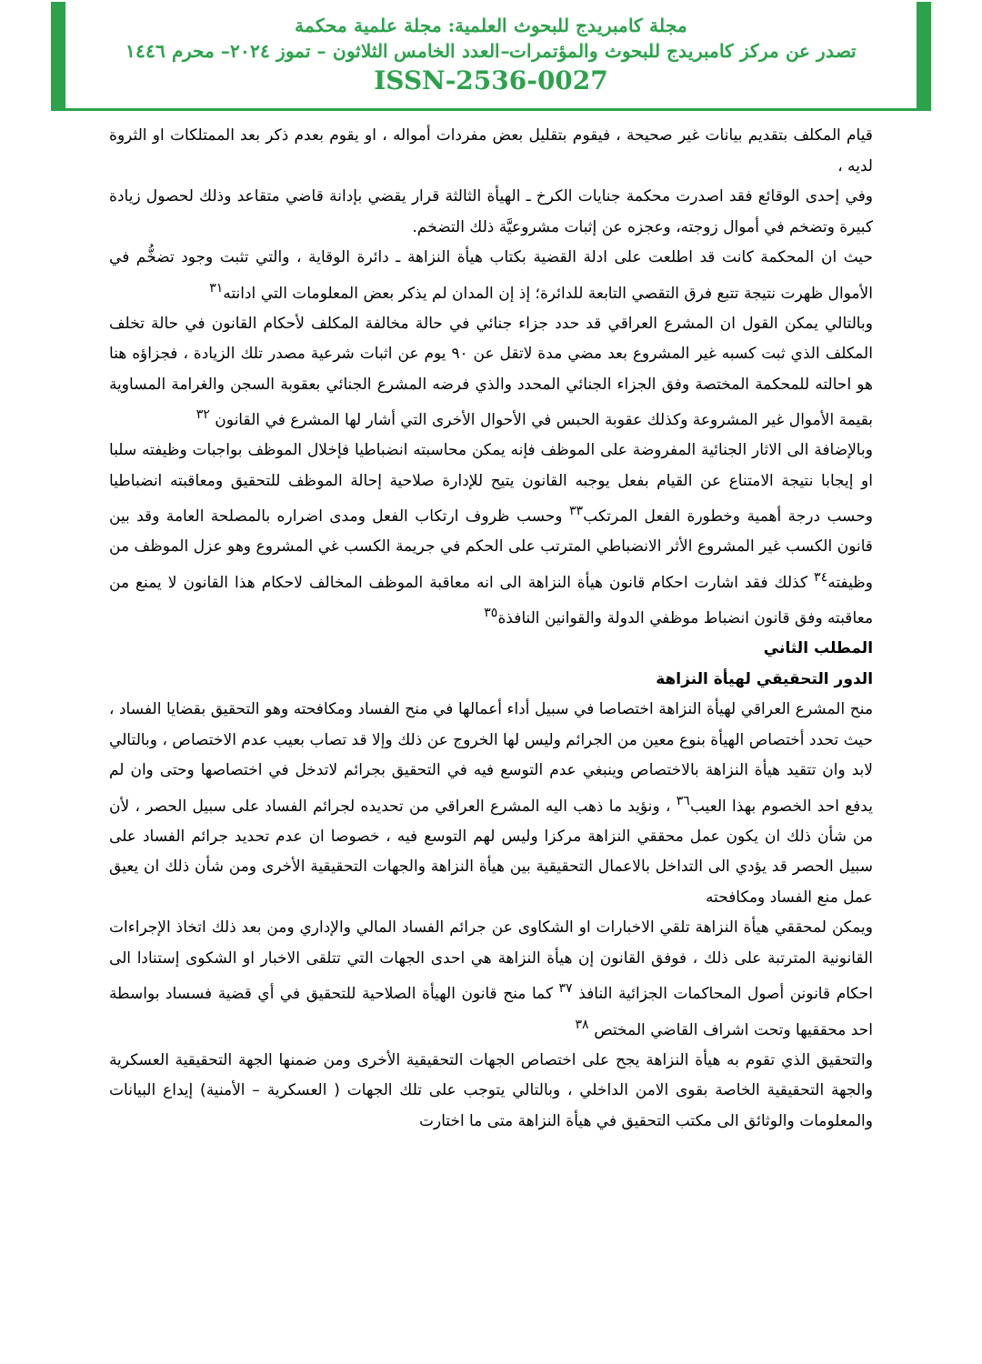مجلة كامبريدج للبحوث العلمية: مجلة علمية محكمة
تصدر عن مركز كامبريدج للبحوث والمؤتمرات–العدد الخامس الثلاثون – تموز ٢٠٢٤– محرم ١٤٤٦
ISSN-2536-0027
قيام المكلف بتقديم بيانات غير صحيحة ، فيقوم بتقليل بعض مفردات أمواله ، او يقوم بعدم ذكر بعد الممتلكات او الثروة لديه ،
وفي إحدى الوقائع فقد اصدرت محكمة جنايات الكرخ ـ الهيأة الثالثة قرار يقضي بإدانة قاضي متقاعد وذلك لحصول زيادة كبيرة وتضخم في أموال زوجته، وعجزه عن إثبات مشروعيَّة ذلك التضخم.
حيث ان المحكمة كانت قد اطلعت على ادلة القضية بكتاب هيأة النزاهة ـ دائرة الوقاية ، والتي تثبت وجود تضخُّم في الأموال ظهرت نتيجة تتبع فرق التقصي التابعة للدائرة؛ إذ إن المدان لم يذكر بعض المعلومات التي ادانته<sup>٣١</sup>
وبالتالي يمكن القول ان المشرع العراقي قد حدد جزاء جنائي في حالة مخالفة المكلف لأحكام القانون في حالة تخلف المكلف الذي ثبت كسبه غير المشروع بعد مضي مدة لاتقل عن ٩٠ يوم عن اثبات شرعية مصدر تلك الزيادة ، فجزاؤه هنا هو احالته للمحكمة المختصة وفق الجزاء الجنائي المحدد والذي فرضه المشرع الجنائي بعقوبة السجن والغرامة المساوية بقيمة الأموال غير المشروعة وكذلك عقوبة الحبس في الأحوال الأخرى التي أشار لها المشرع في القانون <sup>٣٢</sup>
وبالإضافة الى الاثار الجنائية المفروضة على الموظف فإنه يمكن محاسبته انضباطيا فإخلال الموظف بواجبات وظيفته سلبا او إيجابا نتيجة الامتناع عن القيام بفعل يوجبه القانون يتيح للإدارة صلاحية إحالة الموظف للتحقيق ومعاقبته انضباطيا وحسب درجة أهمية وخطورة الفعل المرتكب<sup>٣٣</sup> وحسب ظروف ارتكاب الفعل ومدى اضراره بالمصلحة العامة وقد بين قانون الكسب غير المشروع الأثر الانضباطي المترتب على الحكم في جريمة الكسب غي المشروع وهو عزل الموظف من وظيفته<sup>٣٤</sup> كذلك فقد اشارت احكام قانون هيأة النزاهة الى انه معاقبة الموظف المخالف لاحكام هذا القانون لا يمنع من معاقبته وفق قانون انضباط موظفي الدولة والقوانين النافذة<sup>٣٥</sup>
المطلب الثاني
الدور التحقيقي لهيأة النزاهة
منح المشرع العراقي لهيأة النزاهة اختصاصا في سبيل أداء أعمالها في منح الفساد ومكافحته وهو التحقيق بقضايا الفساد ، حيث تحدد أختصاص الهيأة بنوع معين من الجرائم وليس لها الخروج عن ذلك وإلا قد تصاب بعيب عدم الاختصاص ، وبالتالي لابد وان تتقيد هيأة النزاهة بالاختصاص وينبغي عدم التوسع فيه في التحقيق بجرائم لاتدخل في اختصاصها وحتى وان لم يدفع احد الخصوم بهذا العيب<sup>٣٦</sup> ، ونؤيد ما ذهب اليه المشرع العراقي من تحديده لجرائم الفساد على سبيل الحصر ، لأن من شأن ذلك ان يكون عمل محققي النزاهة مركزا وليس لهم التوسع فيه ، خصوصا ان عدم تحديد جرائم الفساد على سبيل الحصر قد يؤدي الى التداخل بالاعمال التحقيقية بين هيأة النزاهة والجهات التحقيقية الأخرى ومن شأن ذلك ان يعيق عمل منع الفساد ومكافحته
ويمكن لمحققي هيأة النزاهة تلقي الاخبارات او الشكاوى عن جرائم الفساد المالي والإداري ومن بعد ذلك اتخاذ الإجراءات القانونية المترتبة على ذلك ، فوفق القانون إن هيأة النزاهة هي احدى الجهات التي تتلقى الاخبار او الشكوى إستنادا الى احكام قانونن أصول المحاكمات الجزائية النافذ <sup>٣٧</sup> كما منح قانون الهيأة الصلاحية للتحقيق في أي قضية فسساد بواسطة احد محققيها وتحت اشراف القاضي المختص <sup>٣٨</sup>
والتحقيق الذي تقوم به هيأة النزاهة يجح على اختصاص الجهات التحقيقية الأخرى ومن ضمنها الجهة التحقيقية العسكرية والجهة التحقيقية الخاصة بقوى الامن الداخلي ، وبالتالي يتوجب على تلك الجهات ( العسكرية – الأمنية) إيداع البيانات والمعلومات والوثائق الى مكتب التحقيق في هيأة النزاهة متى ما اختارت